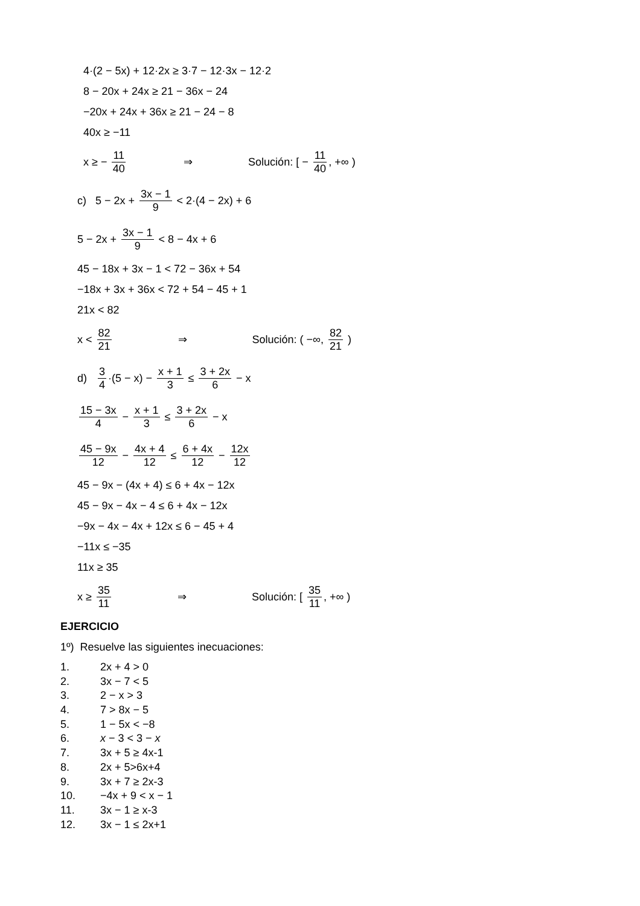4·(2 − 5x) + 12·2x ≥ 3·7 − 12·3x − 12·2
8 − 20x + 24x ≥ 21 − 36x − 24
−20x + 24x + 36x ≥ 21 − 24 − 8
40x ≥ −11
x ≥ − 11 40 ⇒ Solución: [ − 11 40, +∞ )
c) 5 − 2x + 3x − 1 9 < 2·(4 − 2x) + 6
5 − 2x + 3x − 1 9 < 8 − 4x + 6
45 − 18x + 3x − 1 < 72 − 36x + 54
−18x + 3x + 36x < 72 + 54 − 45 + 1
21x < 82
x < 82 21 ⇒ Solución: ( −∞, 82 21 )
d) 3 4 ·(5 − x) − x + 1 3 ≤ 3 + 2x 6 − x
15 − 3x 4 − x + 1 3 ≤ 3 + 2x 6 − x
45 − 9x 12 − 4x + 4 12 ≤ 6 + 4x 12 − 12x 12
45 − 9x − (4x + 4) ≤ 6 + 4x − 12x
45 − 9x − 4x − 4 ≤ 6 + 4x − 12x
−9x − 4x − 4x + 12x ≤ 6 − 45 + 4
−11x ≤ −35
11x ≥ 35
x ≥ 35 11 ⇒ Solución: [ 35 11, +∞ )
EJERCICIO
1º) Resuelve las siguientes inecuaciones:
1. 2x + 4 > 0
2. 3x − 7 < 5
3. 2 − x > 3
4. 7 > 8x − 5
5. 1 − 5x < −8
6. x − 3 < 3 − x
7. 3x + 5 ≥ 4x-1
8. 2x + 5>6x+4
9. 3x + 7 ≥ 2x-3
10. −4x + 9 < x − 1
11. 3x − 1 ≥ x-3
12. 3x − 1 ≤ 2x+1